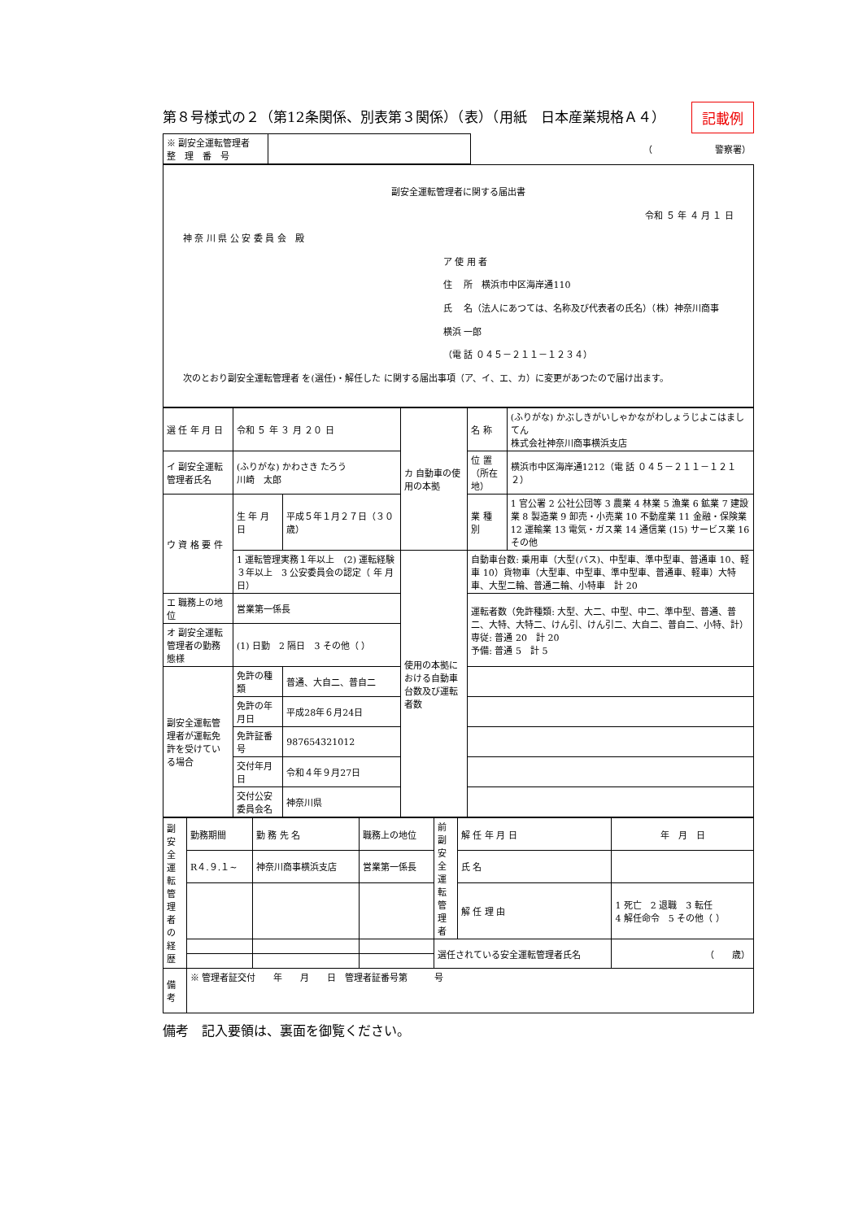第８号様式の２（第12条関係、別表第３関係）（表）（用紙　日本産業規格Ａ４） 記載例
| ※ 副安全運転管理者 整 理 番 号 | | （ 警察署） |
副安全運転管理者に関する届出書
令和 ５ 年 ４ 月 １ 日
神 奈 川 県 公 安 委 員 会　殿
ア 使 用 者
住　 所　横浜市中区海岸通110
氏　 名（法人にあつては、名称及び代表者の氏名）（株）神奈川商事　横浜 一郎
（電 話 ０４５－２１１－１２３４）
次のとおり副安全運転管理者 を(選任)・解任した に関する届出事項（ア、イ、エ、カ）に変更があつたので届け出ます。
| 選 任 年 月 日 | 令和 ５ 年 ３ 月 ２０ 日 | | カ 自動車の使用の本拠 | 名 称 | (ふりがな) かぶしきがいしゃかながわしょうじよこはましてん 株式会社神奈川商事横浜支店 |
| イ 副安全運転管理者氏名 | (ふりがな) かわさき たろう 川崎 太郎 | | | 位 置（所在地） | 横浜市中区海岸通1212（電 話 ０４５－２１１－１２１２） |
| ウ 資 格 要 件 | 生 年 月 日 | 平成５年１月２７日（３０歳） | | 業 種 別 | 1 官公署 2 公社公団等 3 農業 4 林業 5 漁業 6 鉱業 7 建設業 8 製造業 9 卸売・小売業 10 不動産業 11 金融・保険業 12 運輸業 13 電気・ガス業 14 通信業 (15) サービス業 16 その他 |
| | 1 運転管理実務１年以上 (2) 運転経験３年以上 3 公安委員会の認定（ 年 月 日） | | 使用の本拠における自動車台数及び運転者数 | 自動車台数: 乗用車（大型(バス)、中型車、準中型車、普通車 10、軽車 10）貨物車（大型車、中型車、準中型車、普通車、軽車）大特車、大型二輪、普通二輪、小特車 計 20 | |
| エ 職務上の地位 | 営業第一係長 | | | 運転者数（免許種類: 大型、大二、中型、中二、準中型、普通、普二、大特、大特二、けん引、けん引二、大自二、普自二、小特、計） 専従: 普通 20 計 20 予備: 普通 5 計 5 | |
| オ 副安全運転管理者の勤務態様 | (1) 日勤 2 隔日 3 その他（ ） | | | | |
| 副安全運転管理者が運転免許を受けている場合 | 免許の種類 | 普通、大自二、普自二 | | | |
| | 免許の年月日 | 平成28年６月24日 | | | |
| | 免許証番号 | 987654321012 | | | |
| | 交付年月日 | 令和４年９月27日 | | | |
| | 交付公安委員会名 | 神奈川県 | | | |
| 副安全運転管理者の経歴 | 勤務期間 | 勤 務 先 名 | 職務上の地位 | 前副安全運転管理者 | 解 任 年 月 日 | 年 月 日 |
| | R４.９.１~ | 神奈川商事横浜支店 | 営業第一係長 | | 氏 名 | |
| | | | | | 解 任 理 由 | 1 死亡 2 退職 3 転任 4 解任命令 5 その他（ ） |
| | | | | 選任されている安全運転管理者氏名 | | （ 歳） |
| 備考 | ※ 管理者証交付 年 月 日 管理者証番号第 号 | | | | | |
備考　記入要領は、裏面を御覧ください。